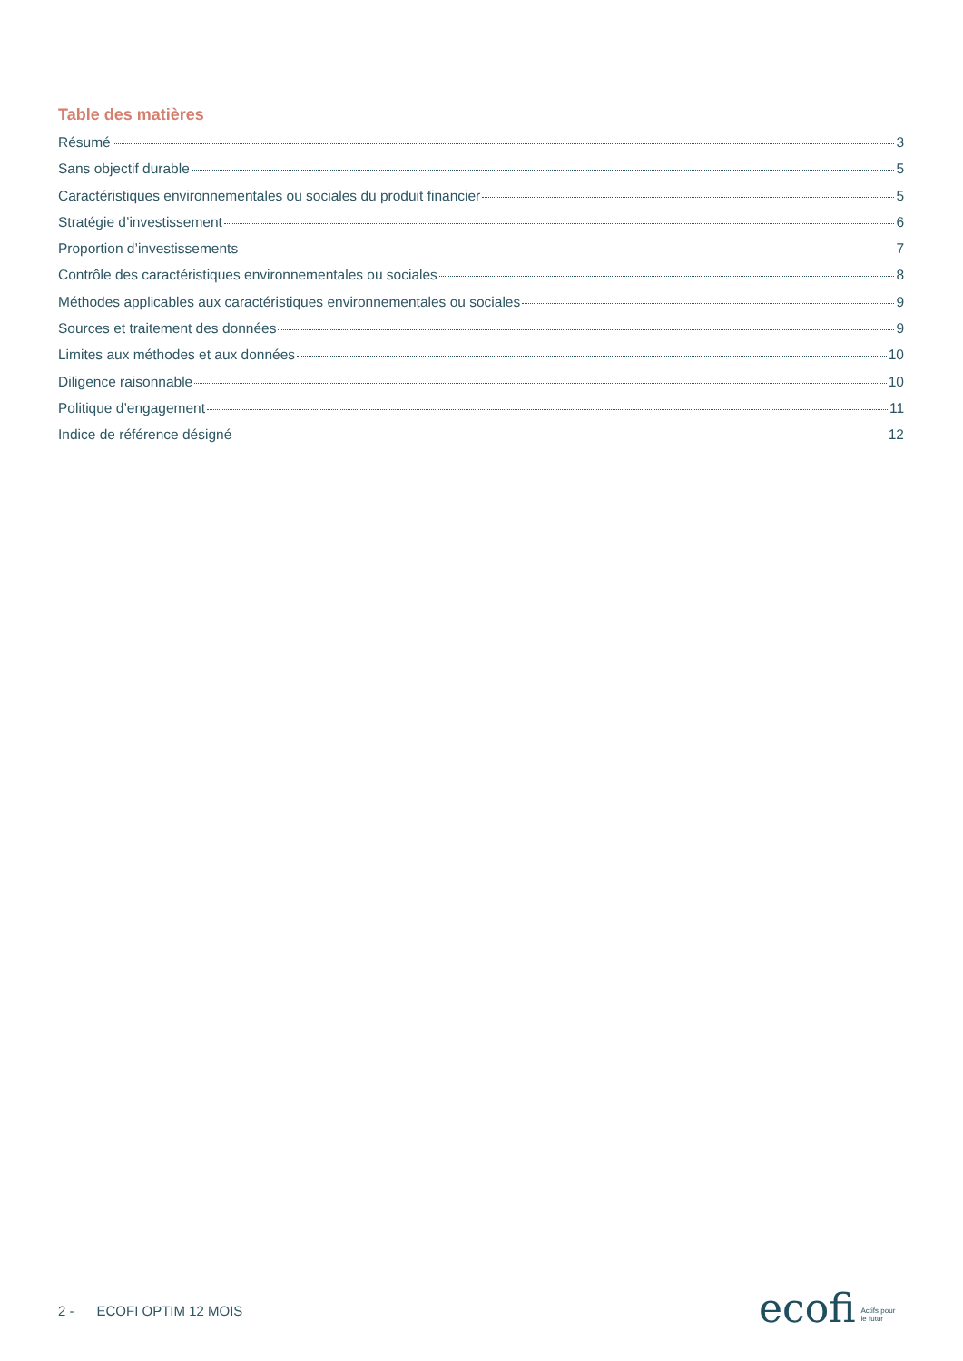Table des matières
Résumé 3
Sans objectif durable 5
Caractéristiques environnementales ou sociales du produit financier 5
Stratégie d’investissement 6
Proportion d’investissements 7
Contrôle des caractéristiques environnementales ou sociales 8
Méthodes applicables aux caractéristiques environnementales ou sociales 9
Sources et traitement des données 9
Limites aux méthodes et aux données 10
Diligence raisonnable 10
Politique d’engagement 11
Indice de référence désigné 12
2 - ECOFI OPTIM 12 MOIS
ecofi Actifs pour
le futur